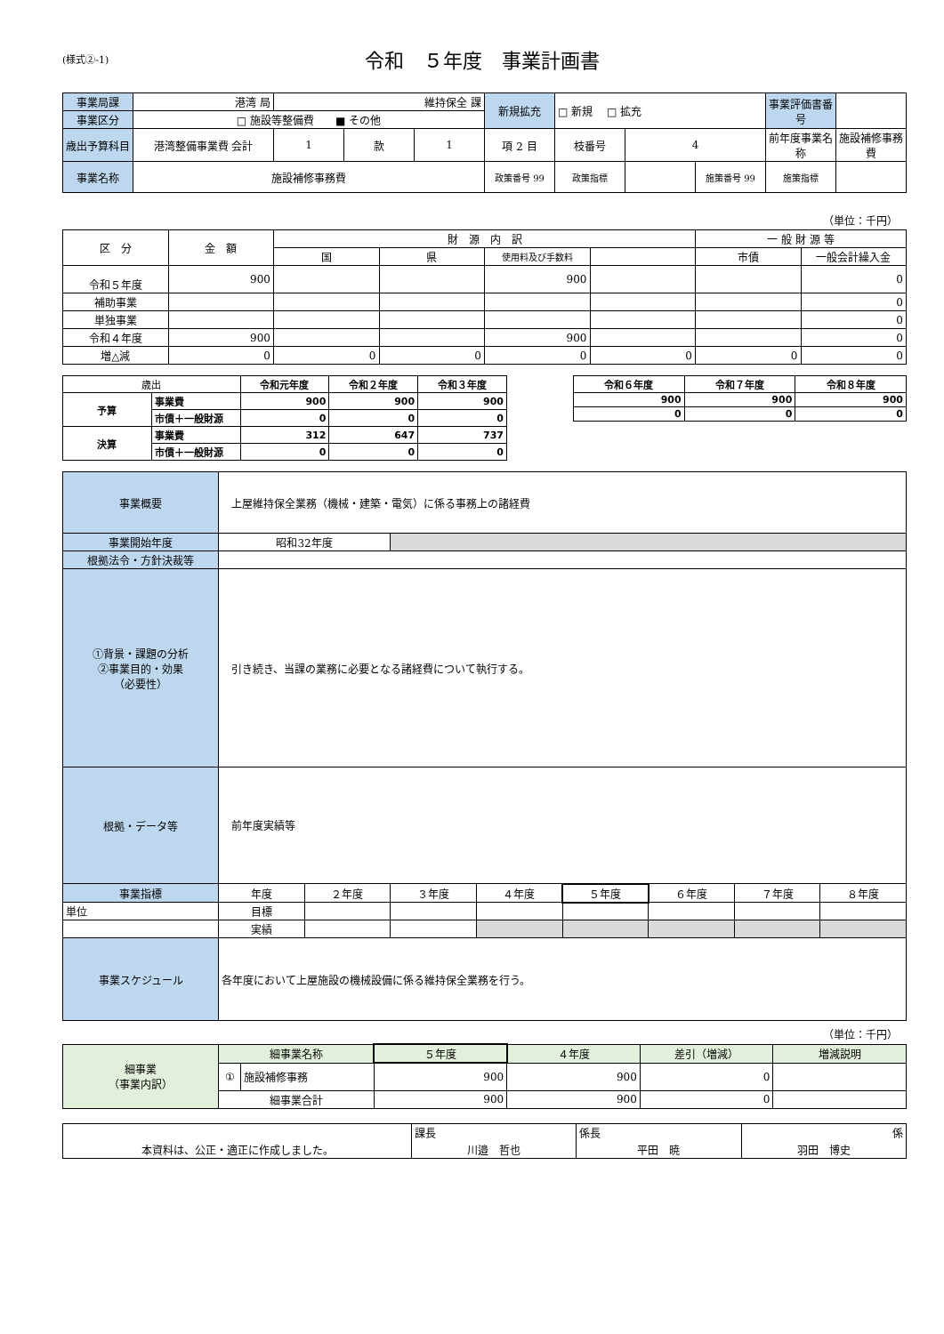(様式②-1)
令和　５年度　事業計画書
| 事業局課 | 港湾 局 | 維持保全 課 | | | 新規拡充 | □ 新規 □ 拡充 | | | 事業評価書番号 | |
| 事業区分 | □ 施設等整備費 ■ その他 | | | | | | | | | |
| 歳出予算科目 | 港湾整備事業費 会計 | 1 | 款 | 1 | 項 2 目 | 枝番号 | 4 | | 前年度事業名称 | 施設補修事務費 |
| 事業名称 | 施設補修事務費 | | | | 政策番号 99 | 政策指標 | | 施策番号 99 | 施策指標 | |
（単位：千円）
| 区 分 | 金 額 | 財 源 内 訳 | | | | 一 般 財 源 等 | |
| --- | --- | --- | --- | --- | --- | --- | --- |
| | | 国 | 県 | 使用料及び手数料 | | 市債 | 一般会計繰入金 |
| 令和５年度 | 900 | | | 900 | | | 0 |
| 補助事業 | | | | | | | 0 |
| 単独事業 | | | | | | | 0 |
| 令和４年度 | 900 | | | 900 | | | 0 |
| 増△減 | 0 | 0 | 0 | 0 | 0 | 0 | 0 |
| 歳出 | | 令和元年度 | 令和２年度 | 令和３年度 |
| 予算 | 事業費 | 900 | 900 | 900 |
| | 市債＋一般財源 | 0 | 0 | 0 |
| 決算 | 事業費 | 312 | 647 | 737 |
| | 市債＋一般財源 | 0 | 0 | 0 |
| 令和６年度 | 令和７年度 | 令和８年度 |
| 900 | 900 | 900 |
| 0 | 0 | 0 |
| 事業概要 | 上屋維持保全業務（機械・建築・電気）に係る事務上の諸経費 | | | | | | | |
| 事業開始年度 | 昭和32年度 | | | | | | | |
| 根拠法令・方針決裁等 | | | | | | | | |
| ①背景・課題の分析 ②事業目的・効果 （必要性） | 引き続き、当課の業務に必要となる諸経費について執行する。 | | | | | | | |
| 根拠・データ等 | 前年度実績等 | | | | | | | |
| 事業指標 | 年度 | ２年度 | ３年度 | ４年度 | ５年度 | ６年度 | ７年度 | ８年度 |
| 単位 | 目標 | | | | | | | |
| | 実績 | | | | | | | |
| 事業スケジュール | 各年度において上屋施設の機械設備に係る維持保全業務を行う。 | | | | | | | |
（単位：千円）
| 細事業 （事業内訳） | 細事業名称 | | ５年度 | ４年度 | 差引（増減） | 増減説明 |
| | ① | 施設補修事務 | 900 | 900 | 0 | |
| | 細事業合計 | | 900 | 900 | 0 | |
| 本資料は、公正・適正に作成しました。 | 課長 | 係長 | 係 |
| | 川邉 哲也 | 平田 暁 | 羽田 博史 |